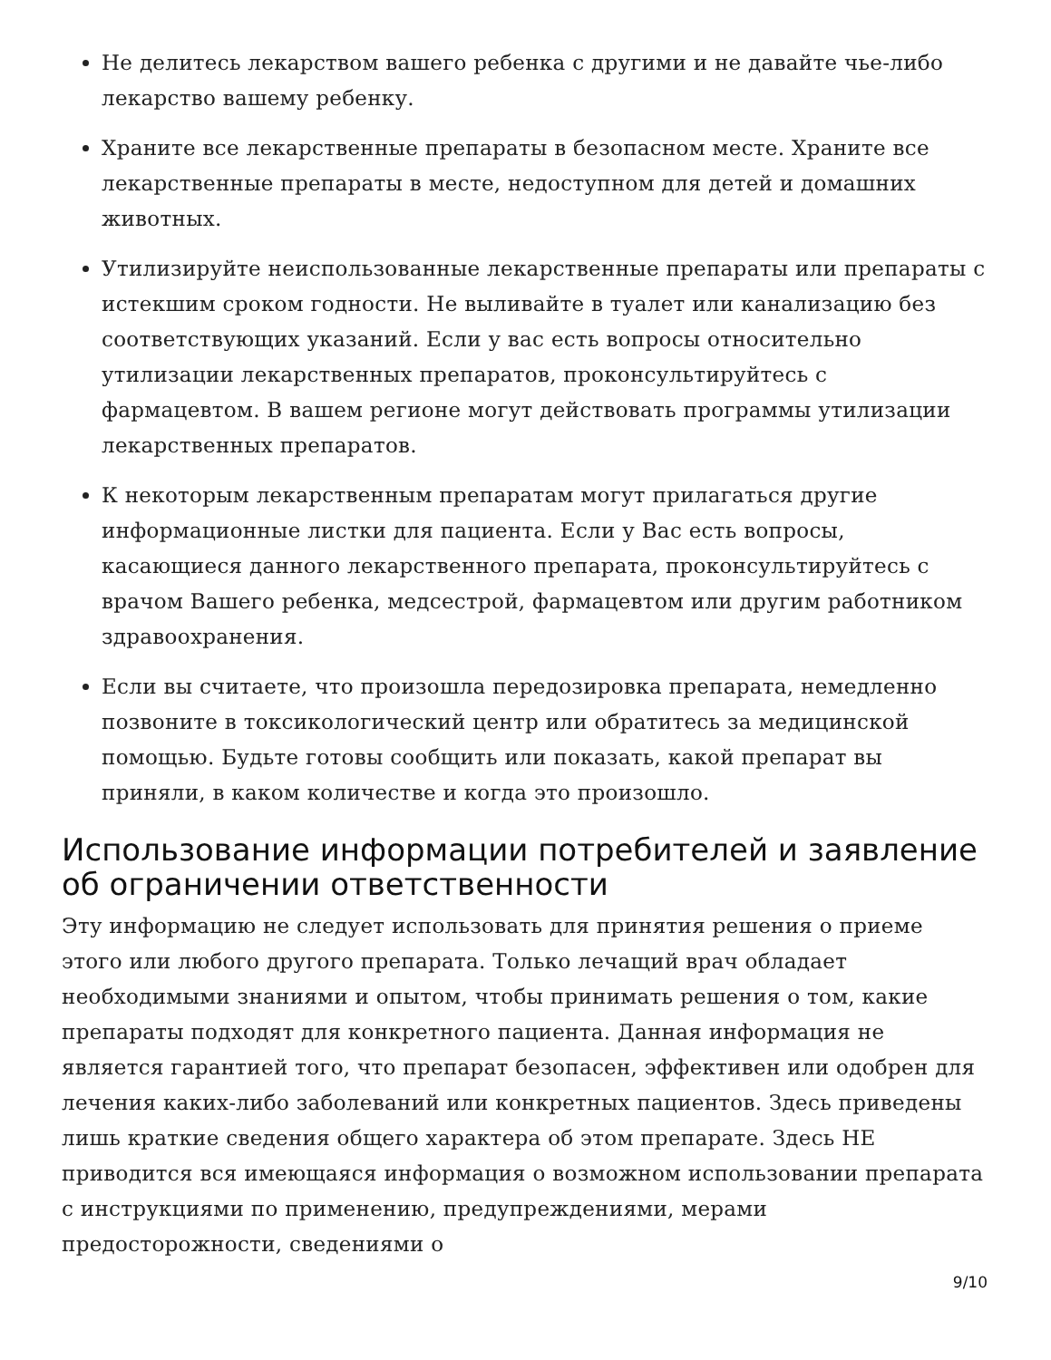Не делитесь лекарством вашего ребенка с другими и не давайте чье-либо лекарство вашему ребенку.
Храните все лекарственные препараты в безопасном месте. Храните все лекарственные препараты в месте, недоступном для детей и домашних животных.
Утилизируйте неиспользованные лекарственные препараты или препараты с истекшим сроком годности. Не выливайте в туалет или канализацию без соответствующих указаний. Если у вас есть вопросы относительно утилизации лекарственных препаратов, проконсультируйтесь с фармацевтом. В вашем регионе могут действовать программы утилизации лекарственных препаратов.
К некоторым лекарственным препаратам могут прилагаться другие информационные листки для пациента. Если у Вас есть вопросы, касающиеся данного лекарственного препарата, проконсультируйтесь с врачом Вашего ребенка, медсестрой, фармацевтом или другим работником здравоохранения.
Если вы считаете, что произошла передозировка препарата, немедленно позвоните в токсикологический центр или обратитесь за медицинской помощью. Будьте готовы сообщить или показать, какой препарат вы приняли, в каком количестве и когда это произошло.
Использование информации потребителей и заявление об ограничении ответственности
Эту информацию не следует использовать для принятия решения о приеме этого или любого другого препарата. Только лечащий врач обладает необходимыми знаниями и опытом, чтобы принимать решения о том, какие препараты подходят для конкретного пациента. Данная информация не является гарантией того, что препарат безопасен, эффективен или одобрен для лечения каких-либо заболеваний или конкретных пациентов. Здесь приведены лишь краткие сведения общего характера об этом препарате. Здесь НЕ приводится вся имеющаяся информация о возможном использовании препарата с инструкциями по применению, предупреждениями, мерами предосторожности, сведениями о
9/10